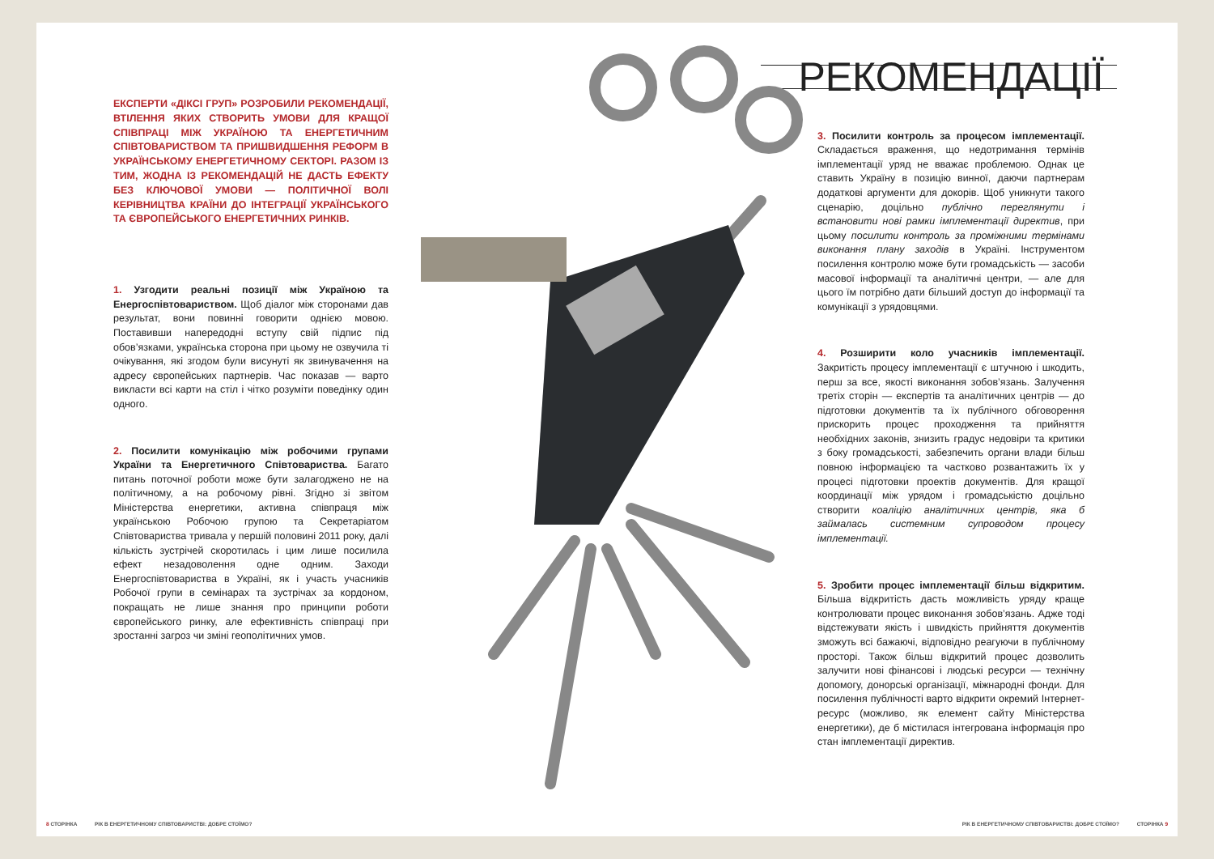ЕКСПЕРТИ «ДІКСІ ГРУП» РОЗРОБИЛИ РЕКОМЕНДАЦІЇ, ВТІЛЕННЯ ЯКИХ СТВОРИТЬ УМОВИ ДЛЯ КРАЩОЇ СПІВПРАЦІ МІЖ УКРАЇНОЮ ТА ЕНЕРГЕТИЧНИМ СПІВТОВАРИСТВОМ ТА ПРИШВИДШЕННЯ РЕФОРМ В УКРАЇНСЬКОМУ ЕНЕРГЕТИЧНОМУ СЕКТОРІ. РАЗОМ ІЗ ТИМ, ЖОДНА ІЗ РЕКОМЕНДАЦІЙ НЕ ДАСТЬ ЕФЕКТУ БЕЗ КЛЮЧОВОЇ УМОВИ — ПОЛІТИЧНОЇ ВОЛІ КЕРІВНИЦТВА КРАЇНИ ДО ІНТЕГРАЦІЇ УКРАЇНСЬКОГО ТА ЄВРОПЕЙСЬКОГО ЕНЕРГЕТИЧНИХ РИНКІВ.
1. Узгодити реальні позиції між Україною та Енергоспівтовариством. Щоб діалог між сторонами дав результат, вони повинні говорити однією мовою. Поставивши напередодні вступу свій підпис під обов’язками, українська сторона при цьому не озвучила ті очікування, які згодом були висунуті як звинувачення на адресу європейських партнерів. Час показав — варто викласти всі карти на стіл і чітко розуміти поведінку один одного.
2. Посилити комунікацію між робочими групами України та Енергетичного Співтовариства. Багато питань поточної роботи може бути залагоджено не на політичному, а на робочому рівні. Згідно зі звітом Міністерства енергетики, активна співпраця між українською Робочою групою та Секретаріатом Співтовариства тривала у першій половині 2011 року, далі кількість зустрічей скоротилась і цим лише посилила ефект незадоволення одне одним. Заходи Енергоспівтовариства в Україні, як і участь учасників Робочої групи в семінарах та зустрічах за кордоном, покращать не лише знання про принципи роботи європейського ринку, але ефективність співпраці при зростанні загроз чи зміні геополітичних умов.
РЕКОМЕНДАЦІЇ
3. Посилити контроль за процесом імплементації. Складається враження, що недотримання термінів імплементації уряд не вважає проблемою. Однак це ставить Україну в позицію винної, даючи партнерам додаткові аргументи для докорів. Щоб уникнути такого сценарію, доцільно публічно переглянути і встановити нові рамки імплементації директив, при цьому посилити контроль за проміжними термінами виконання плану заходів в Україні. Інструментом посилення контролю може бути громадськість — засоби масової інформації та аналітичні центри, — але для цього їм потрібно дати більший доступ до інформації та комунікації з урядовцями.
4. Розширити коло учасників імплементації. Закритість процесу імплементації є штучною і шкодить, перш за все, якості виконання зобов’язань. Залучення третіх сторін — експертів та аналітичних центрів — до підготовки документів та їх публічного обговорення прискорить процес проходження та прийняття необхідних законів, знизить градус недовіри та критики з боку громадськості, забезпечить органи влади більш повною інформацією та частково розвантажить їх у процесі підготовки проектів документів. Для кращої координації між урядом і громадськістю доцільно створити коаліцію аналітичних центрів, яка б займалась системним супроводом процесу імплементації.
5. Зробити процес імплементації більш відкритим. Більша відкритість дасть можливість уряду краще контролювати процес виконання зобов’язань. Адже тоді відстежувати якість і швидкість прийняття документів зможуть всі бажаючі, відповідно реагуючи в публічному просторі. Також більш відкритий процес дозволить залучити нові фінансові і людські ресурси — технічну допомогу, донорські організації, міжнародні фонди. Для посилення публічності варто відкрити окремий Інтернет-ресурс (можливо, як елемент сайту Міністерства енергетики), де б містилася інтегрована інформація про стан імплементації директив.
8 СТОРІНКА РІК В ЕНЕРГЕТИЧНОМУ СПІВТОВАРИСТВІ: ДОБРЕ СТОЇМО?
РІК В ЕНЕРГЕТИЧНОМУ СПІВТОВАРИСТВІ: ДОБРЕ СТОЇМО? СТОРІНКА 9